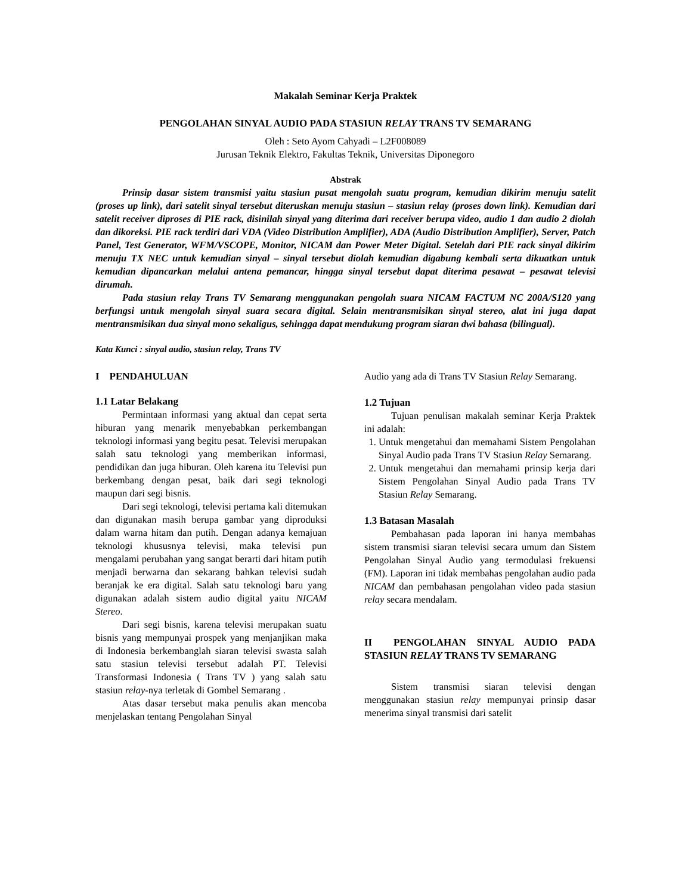Makalah Seminar Kerja Praktek
PENGOLAHAN SINYAL AUDIO PADA STASIUN RELAY TRANS TV SEMARANG
Oleh : Seto Ayom Cahyadi – L2F008089
Jurusan Teknik Elektro, Fakultas Teknik, Universitas Diponegoro
Abstrak
Prinsip dasar sistem transmisi yaitu stasiun pusat mengolah suatu program, kemudian dikirim menuju satelit (proses up link), dari satelit sinyal tersebut diteruskan menuju stasiun – stasiun relay (proses down link). Kemudian dari satelit receiver diproses di PIE rack, disinilah sinyal yang diterima dari receiver berupa video, audio 1 dan audio 2 diolah dan dikoreksi. PIE rack terdiri dari VDA (Video Distribution Amplifier), ADA (Audio Distribution Amplifier), Server, Patch Panel, Test Generator, WFM/VSCOPE, Monitor, NICAM dan Power Meter Digital. Setelah dari PIE rack sinyal dikirim menuju TX NEC untuk kemudian sinyal – sinyal tersebut diolah kemudian digabung kembali serta dikuatkan untuk kemudian dipancarkan melalui antena pemancar, hingga sinyal tersebut dapat diterima pesawat – pesawat televisi dirumah.
Pada stasiun relay Trans TV Semarang menggunakan pengolah suara NICAM FACTUM NC 200A/S120 yang berfungsi untuk mengolah sinyal suara secara digital. Selain mentransmisikan sinyal stereo, alat ini juga dapat mentransmisikan dua sinyal mono sekaligus, sehingga dapat mendukung program siaran dwi bahasa (bilingual).
Kata Kunci : sinyal audio, stasiun relay, Trans TV
I PENDAHULUAN
1.1 Latar Belakang
Permintaan informasi yang aktual dan cepat serta hiburan yang menarik menyebabkan perkembangan teknologi informasi yang begitu pesat. Televisi merupakan salah satu teknologi yang memberikan informasi, pendidikan dan juga hiburan. Oleh karena itu Televisi pun berkembang dengan pesat, baik dari segi teknologi maupun dari segi bisnis.
Dari segi teknologi, televisi pertama kali ditemukan dan digunakan masih berupa gambar yang diproduksi dalam warna hitam dan putih. Dengan adanya kemajuan teknologi khususnya televisi, maka televisi pun mengalami perubahan yang sangat berarti dari hitam putih menjadi berwarna dan sekarang bahkan televisi sudah beranjak ke era digital. Salah satu teknologi baru yang digunakan adalah sistem audio digital yaitu NICAM Stereo.
Dari segi bisnis, karena televisi merupakan suatu bisnis yang mempunyai prospek yang menjanjikan maka di Indonesia berkembanglah siaran televisi swasta salah satu stasiun televisi tersebut adalah PT. Televisi Transformasi Indonesia ( Trans TV ) yang salah satu stasiun relay-nya terletak di Gombel Semarang .
Atas dasar tersebut maka penulis akan mencoba menjelaskan tentang Pengolahan Sinyal
Audio yang ada di Trans TV Stasiun Relay Semarang.
1.2 Tujuan
Tujuan penulisan makalah seminar Kerja Praktek ini adalah:
1. Untuk mengetahui dan memahami Sistem Pengolahan Sinyal Audio pada Trans TV Stasiun Relay Semarang.
2. Untuk mengetahui dan memahami prinsip kerja dari Sistem Pengolahan Sinyal Audio pada Trans TV Stasiun Relay Semarang.
1.3 Batasan Masalah
Pembahasan pada laporan ini hanya membahas sistem transmisi siaran televisi secara umum dan Sistem Pengolahan Sinyal Audio yang termodulasi frekuensi (FM). Laporan ini tidak membahas pengolahan audio pada NICAM dan pembahasan pengolahan video pada stasiun relay secara mendalam.
II PENGOLAHAN SINYAL AUDIO PADA STASIUN RELAY TRANS TV SEMARANG
Sistem transmisi siaran televisi dengan menggunakan stasiun relay mempunyai prinsip dasar menerima sinyal transmisi dari satelit